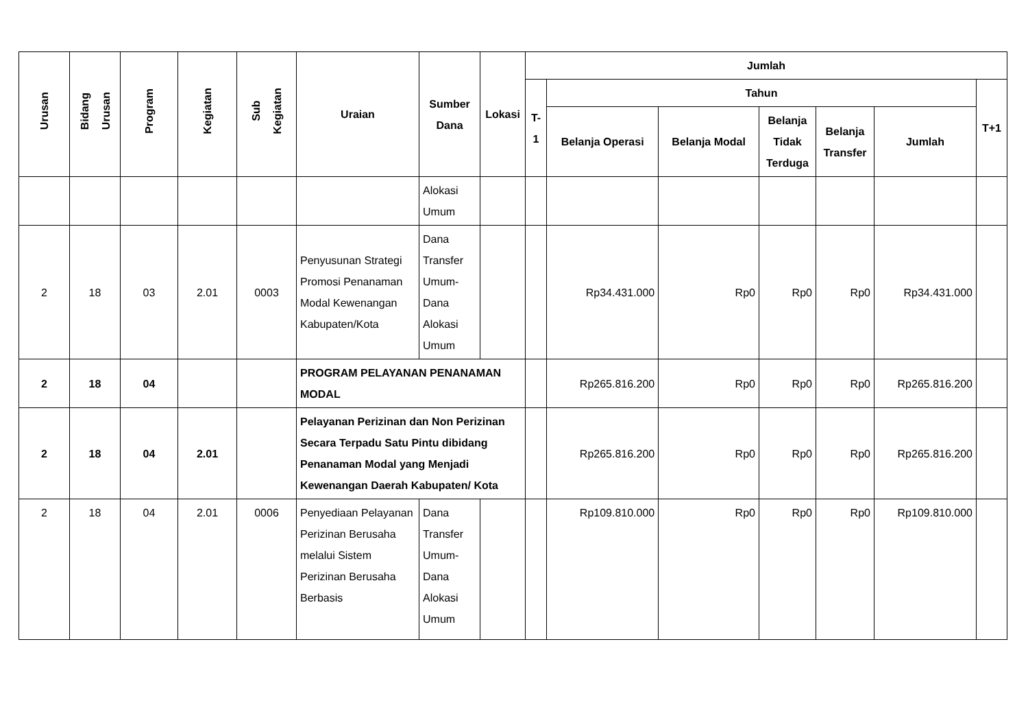| Urusan | Bidang Urusan | Program | Kegiatan | Sub Kegiatan | Uraian | Sumber Dana | Lokasi | Jumlah | | | | | | |
| --- | --- | --- | --- | --- | --- | --- | --- | --- | --- | --- | --- | --- | --- | --- |
| | | | | | | | | T-1 | Tahun | | | | | T+1 |
| | | | | | | | | | Belanja Operasi | Belanja Modal | Belanja Tidak Terduga | Belanja Transfer | Jumlah | |
| | | | | | | Alokasi Umum | | | | | | | | |
| 2 | 18 | 03 | 2.01 | 0003 | Penyusunan Strategi Promosi Penanaman Modal Kewenangan Kabupaten/Kota | Dana Transfer Umum-Dana Alokasi Umum | | | Rp34.431.000 | Rp0 | Rp0 | Rp0 | Rp34.431.000 | |
| 2 | 18 | 04 | | | PROGRAM PELAYANAN PENANAMAN MODAL | | | | Rp265.816.200 | Rp0 | Rp0 | Rp0 | Rp265.816.200 | |
| 2 | 18 | 04 | 2.01 | | Pelayanan Perizinan dan Non Perizinan Secara Terpadu Satu Pintu dibidang Penanaman Modal yang Menjadi Kewenangan Daerah Kabupaten/ Kota | | | | Rp265.816.200 | Rp0 | Rp0 | Rp0 | Rp265.816.200 | |
| 2 | 18 | 04 | 2.01 | 0006 | Penyediaan Pelayanan Perizinan Berusaha melalui Sistem Perizinan Berusaha Berbasis | Dana Transfer Umum-Dana Alokasi Umum | | | Rp109.810.000 | Rp0 | Rp0 | Rp0 | Rp109.810.000 | |